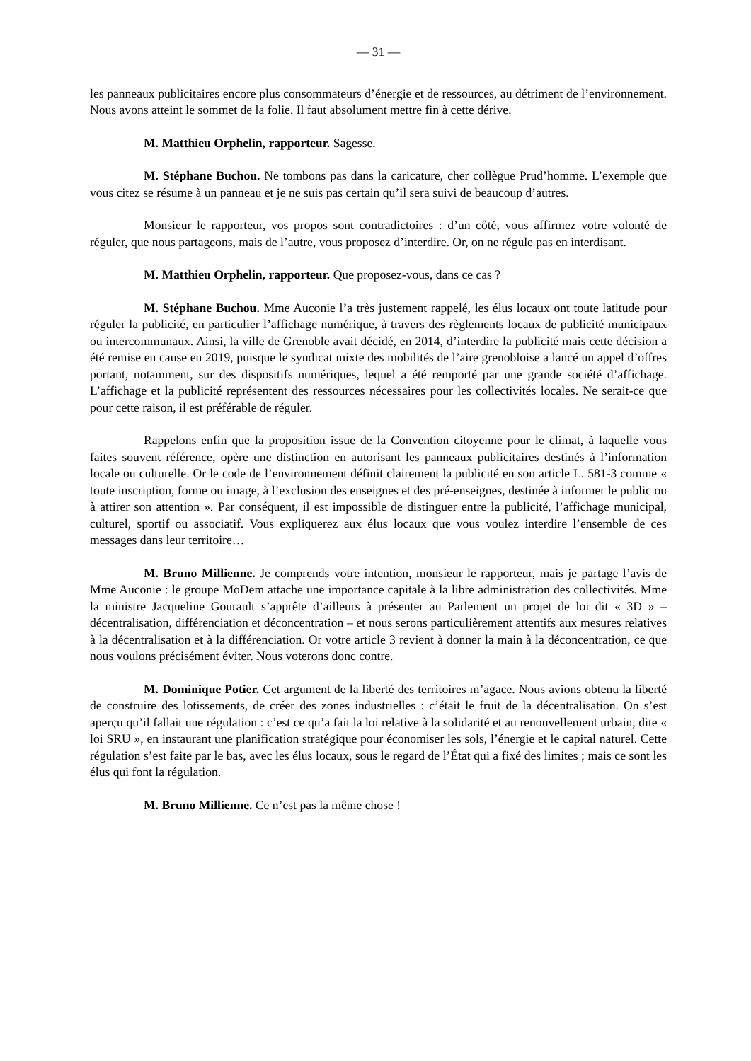— 31 —
les panneaux publicitaires encore plus consommateurs d’énergie et de ressources, au détriment de l’environnement. Nous avons atteint le sommet de la folie. Il faut absolument mettre fin à cette dérive.
M. Matthieu Orphelin, rapporteur. Sagesse.
M. Stéphane Buchou. Ne tombons pas dans la caricature, cher collègue Prud’homme. L’exemple que vous citez se résume à un panneau et je ne suis pas certain qu’il sera suivi de beaucoup d’autres.
Monsieur le rapporteur, vos propos sont contradictoires : d’un côté, vous affirmez votre volonté de réguler, que nous partageons, mais de l’autre, vous proposez d’interdire. Or, on ne régule pas en interdisant.
M. Matthieu Orphelin, rapporteur. Que proposez-vous, dans ce cas ?
M. Stéphane Buchou. Mme Auconie l’a très justement rappelé, les élus locaux ont toute latitude pour réguler la publicité, en particulier l’affichage numérique, à travers des règlements locaux de publicité municipaux ou intercommunaux. Ainsi, la ville de Grenoble avait décidé, en 2014, d’interdire la publicité mais cette décision a été remise en cause en 2019, puisque le syndicat mixte des mobilités de l’aire grenobloise a lancé un appel d’offres portant, notamment, sur des dispositifs numériques, lequel a été remporté par une grande société d’affichage. L’affichage et la publicité représentent des ressources nécessaires pour les collectivités locales. Ne serait-ce que pour cette raison, il est préférable de réguler.
Rappelons enfin que la proposition issue de la Convention citoyenne pour le climat, à laquelle vous faites souvent référence, opère une distinction en autorisant les panneaux publicitaires destinés à l’information locale ou culturelle. Or le code de l’environnement définit clairement la publicité en son article L. 581-3 comme « toute inscription, forme ou image, à l’exclusion des enseignes et des pré-enseignes, destinée à informer le public ou à attirer son attention ». Par conséquent, il est impossible de distinguer entre la publicité, l’affichage municipal, culturel, sportif ou associatif. Vous expliquerez aux élus locaux que vous voulez interdire l’ensemble de ces messages dans leur territoire…
M. Bruno Millienne. Je comprends votre intention, monsieur le rapporteur, mais je partage l’avis de Mme Auconie : le groupe MoDem attache une importance capitale à la libre administration des collectivités. Mme la ministre Jacqueline Gourault s’apprête d’ailleurs à présenter au Parlement un projet de loi dit « 3D » – décentralisation, différenciation et déconcentration – et nous serons particulièrement attentifs aux mesures relatives à la décentralisation et à la différenciation. Or votre article 3 revient à donner la main à la déconcentration, ce que nous voulons précisément éviter. Nous voterons donc contre.
M. Dominique Potier. Cet argument de la liberté des territoires m’agace. Nous avions obtenu la liberté de construire des lotissements, de créer des zones industrielles : c’était le fruit de la décentralisation. On s’est aperçu qu’il fallait une régulation : c’est ce qu’a fait la loi relative à la solidarité et au renouvellement urbain, dite « loi SRU », en instaurant une planification stratégique pour économiser les sols, l’énergie et le capital naturel. Cette régulation s’est faite par le bas, avec les élus locaux, sous le regard de l’État qui a fixé des limites ; mais ce sont les élus qui font la régulation.
M. Bruno Millienne. Ce n’est pas la même chose !